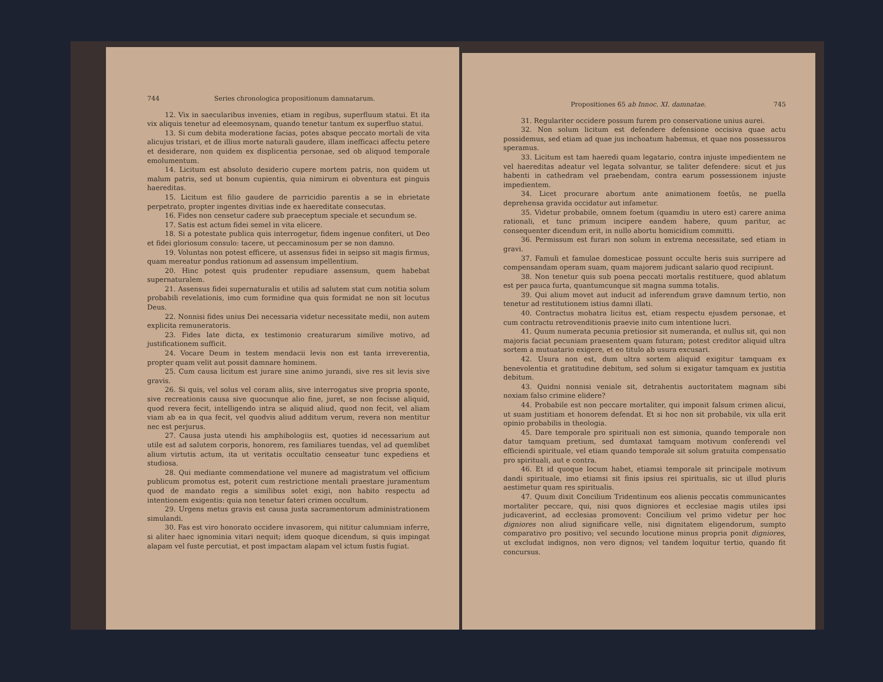744 Series chronologica propositionum damnatarum.
12. Vix in saecularibus invenies, etiam in regibus, superfluum statui. Et ita vix aliquis tenetur ad eleemosynam, quando tenetur tantum ex superfluo statui.
13. Si cum debita moderatione facias, potes absque peccato mortali de vita alicujus tristari, et de illius morte naturali gaudere, illam inefficaci affectu petere et desiderare, non quidem ex displicentia personae, sed ob aliquod temporale emolumentum.
14. Licitum est absoluto desiderio cupere mortem patris, non quidem ut malum patris, sed ut bonum cupientis, quia nimirum ei obventura est pinguis haereditas.
15. Licitum est filio gaudere de parricidio parentis a se in ebrietate perpetrato, propter ingentes divitias inde ex haereditate consecutas.
16. Fides non censetur cadere sub praeceptum speciale et secundum se.
17. Satis est actum fidei semel in vita elicere.
18. Si a potestate publica quis interrogetur, fidem ingenue confiteri, ut Deo et fidei gloriosum consulo: tacere, ut peccaminosum per se non damno.
19. Voluntas non potest efficere, ut assensus fidei in seipso sit magis firmus, quam mereatur pondus rationum ad assensum impellentium.
20. Hinc potest quis prudenter repudiare assensum, quem habebat supernaturalem.
21. Assensus fidei supernaturalis et utilis ad salutem stat cum notitia solum probabili revelationis, imo cum formidine qua quis formidat ne non sit locutus Deus.
22. Nonnisi fides unius Dei necessaria videtur necessitate medii, non autem explicita remuneratoris.
23. Fides late dicta, ex testimonio creaturarum similive motivo, ad justificationem sufficit.
24. Vocare Deum in testem mendacii levis non est tanta irreverentia, propter quam velit aut possit damnare hominem.
25. Cum causa licitum est jurare sine animo jurandi, sive res sit levis sive gravis.
26. Si quis, vel solus vel coram aliis, sive interrogatus sive propria sponte, sive recreationis causa sive quocunque alio fine, juret, se non fecisse aliquid, quod revera fecit, intelligendo intra se aliquid aliud, quod non fecit, vel aliam viam ab ea in qua fecit, vel quodvis aliud additum verum, revera non mentitur nec est perjurus.
27. Causa justa utendi his amphibologiis est, quoties id necessarium aut utile est ad salutem corporis, honorem, res familiares tuendas, vel ad quemlibet alium virtutis actum, ita ut veritatis occultatio censeatur tunc expediens et studiosa.
28. Qui mediante commendatione vel munere ad magistratum vel officium publicum promotus est, poterit cum restrictione mentali praestare juramentum quod de mandato regis a similibus solet exigi, non habito respectu ad intentionem exigentis: quia non tenetur fateri crimen occultum.
29. Urgens metus gravis est causa justa sacramentorum administrationem simulandi.
30. Fas est viro honorato occidere invasorem, qui nititur calumniam inferre, si aliter haec ignominia vitari nequit; idem quoque dicendum, si quis impingat alapam vel fuste percutiat, et post impactam alapam vel ictum fustis fugiat.
Propositiones 65 ab Innoc. XI. damnatae. 745
31. Regulariter occidere possum furem pro conservatione unius aurei.
32. Non solum licitum est defendere defensione occisiva quae actu possidemus, sed etiam ad quae jus inchoatum habemus, et quae nos possessuros speramus.
33. Licitum est tam haeredi quam legatario, contra injuste impedientem ne vel haereditas adeatur vel legata solvantur, se taliter defendere: sicut et jus habenti in cathedram vel praebendam, contra earum possessionem injuste impedientem.
34. Licet procurare abortum ante animationem foetûs, ne puella deprehensa gravida occidatur aut infametur.
35. Videtur probabile, omnem foetum (quamdiu in utero est) carere anima rationali, et tunc primum incipere eandem habere, quum paritur, ac consequenter dicendum erit, in nullo abortu homicidium committi.
36. Permissum est furari non solum in extrema necessitate, sed etiam in gravi.
37. Famuli et famulae domesticae possunt occulte heris suis surripere ad compensandam operam suam, quam majorem judicant salario quod recipiunt.
38. Non tenetur quis sub poena peccati mortalis restituere, quod ablatum est per pauca furta, quantumcunque sit magna summa totalis.
39. Qui alium movet aut inducit ad inferendum grave damnum tertio, non tenetur ad restitutionem istius damni illati.
40. Contractus mohatra licitus est, etiam respectu ejusdem personae, et cum contractu retrovenditionis praevie inito cum intentione lucri.
41. Quum numerata pecunia pretiosior sit numeranda, et nullus sit, qui non majoris faciat pecuniam praesentem quam futuram; potest creditor aliquid ultra sortem a mutuatario exigere, et eo titulo ab usura excusari.
42. Usura non est, dum ultra sortem aliquid exigitur tamquam ex benevolentia et gratitudine debitum, sed solum si exigatur tamquam ex justitia debitum.
43. Quidni nonnisi veniale sit, detrahentis auctoritatem magnam sibi noxiam falso crimine elidere?
44. Probabile est non peccare mortaliter, qui imponit falsum crimen alicui, ut suam justitiam et honorem defendat. Et si hoc non sit probabile, vix ulla erit opinio probabilis in theologia.
45. Dare temporale pro spirituali non est simonia, quando temporale non datur tamquam pretium, sed dumtaxat tamquam motivum conferendi vel efficiendi spirituale, vel etiam quando temporale sit solum gratuita compensatio pro spirituali, aut e contra.
46. Et id quoque locum habet, etiamsi temporale sit principale motivum dandi spirituale, imo etiamsi sit finis ipsius rei spiritualis, sic ut illud pluris aestimetur quam res spiritualis.
47. Quum dixit Concilium Tridentinum eos alienis peccatis communicantes mortaliter peccare, qui, nisi quos digniores et ecclesiae magis utiles ipsi judicaverint, ad ecclesias promovent: Concilium vel primo videtur per hoc digniores non aliud significare velle, nisi dignitatem eligendorum, sumpto comparativo pro positivo; vel secundo locutione minus propria ponit digniores, ut excludat indignos, non vero dignos; vel tandem loquitur tertio, quando fit concursus.